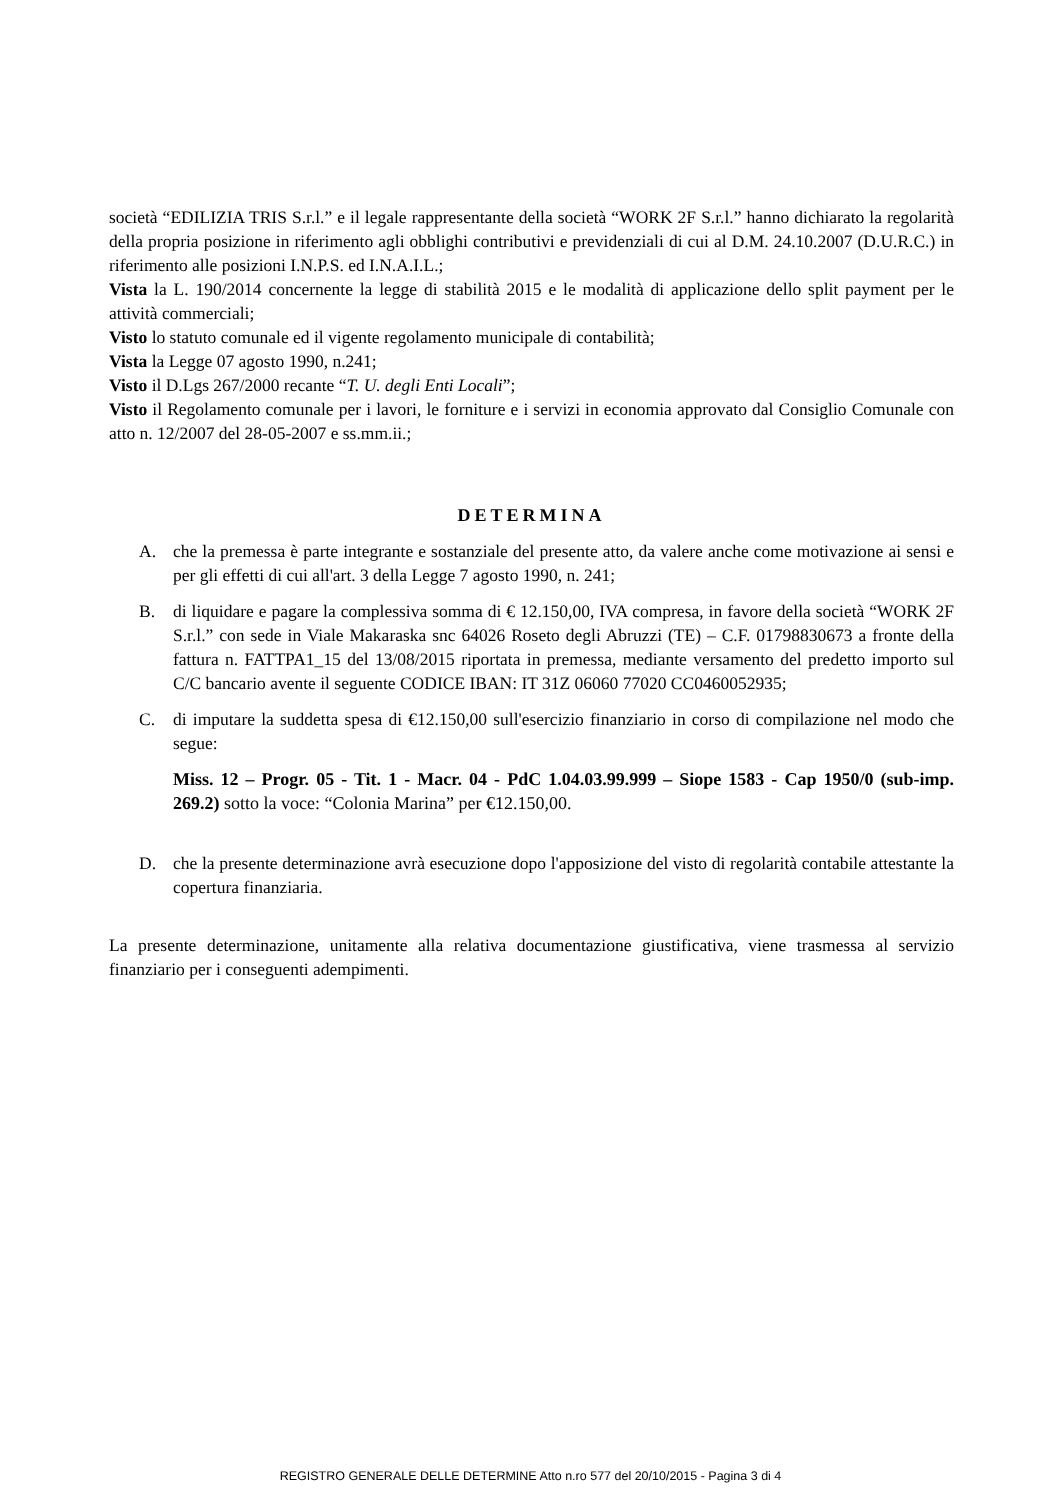società “EDILIZIA TRIS S.r.l.” e il legale rappresentante della società “WORK 2F S.r.l.” hanno dichiarato la regolarità della propria posizione in riferimento agli obblighi contributivi e previdenziali di cui al D.M. 24.10.2007 (D.U.R.C.) in riferimento alle posizioni I.N.P.S. ed I.N.A.I.L.;
Vista la L. 190/2014 concernente la legge di stabilità 2015 e le modalità di applicazione dello split payment per le attività commerciali;
Visto lo statuto comunale ed il vigente regolamento municipale di contabilità;
Vista la Legge 07 agosto 1990, n.241;
Visto il D.Lgs 267/2000 recante “T. U. degli Enti Locali”;
Visto il Regolamento comunale per i lavori, le forniture e i servizi in economia approvato dal Consiglio Comunale con atto n. 12/2007 del 28-05-2007 e ss.mm.ii.;
DETERMINA
A. che la premessa è parte integrante e sostanziale del presente atto, da valere anche come motivazione ai sensi e per gli effetti di cui all'art. 3 della Legge 7 agosto 1990, n. 241;
B. di liquidare e pagare la complessiva somma di € 12.150,00, IVA compresa, in favore della società “WORK 2F S.r.l.” con sede in Viale Makaraska snc 64026 Roseto degli Abruzzi (TE) – C.F. 01798830673 a fronte della fattura n. FATTPA1_15 del 13/08/2015 riportata in premessa, mediante versamento del predetto importo sul C/C bancario avente il seguente CODICE IBAN: IT 31Z 06060 77020 CC0460052935;
C. di imputare la suddetta spesa di €12.150,00 sull'esercizio finanziario in corso di compilazione nel modo che segue:
Miss. 12 – Progr. 05 - Tit. 1 - Macr. 04 - PdC 1.04.03.99.999 – Siope 1583 - Cap 1950/0 (sub-imp. 269.2) sotto la voce: “Colonia Marina” per €12.150,00.
D. che la presente determinazione avrà esecuzione dopo l'apposizione del visto di regolarità contabile attestante la copertura finanziaria.
La presente determinazione, unitamente alla relativa documentazione giustificativa, viene trasmessa al servizio finanziario per i conseguenti adempimenti.
REGISTRO GENERALE DELLE DETERMINE Atto n.ro 577 del 20/10/2015 - Pagina 3 di 4